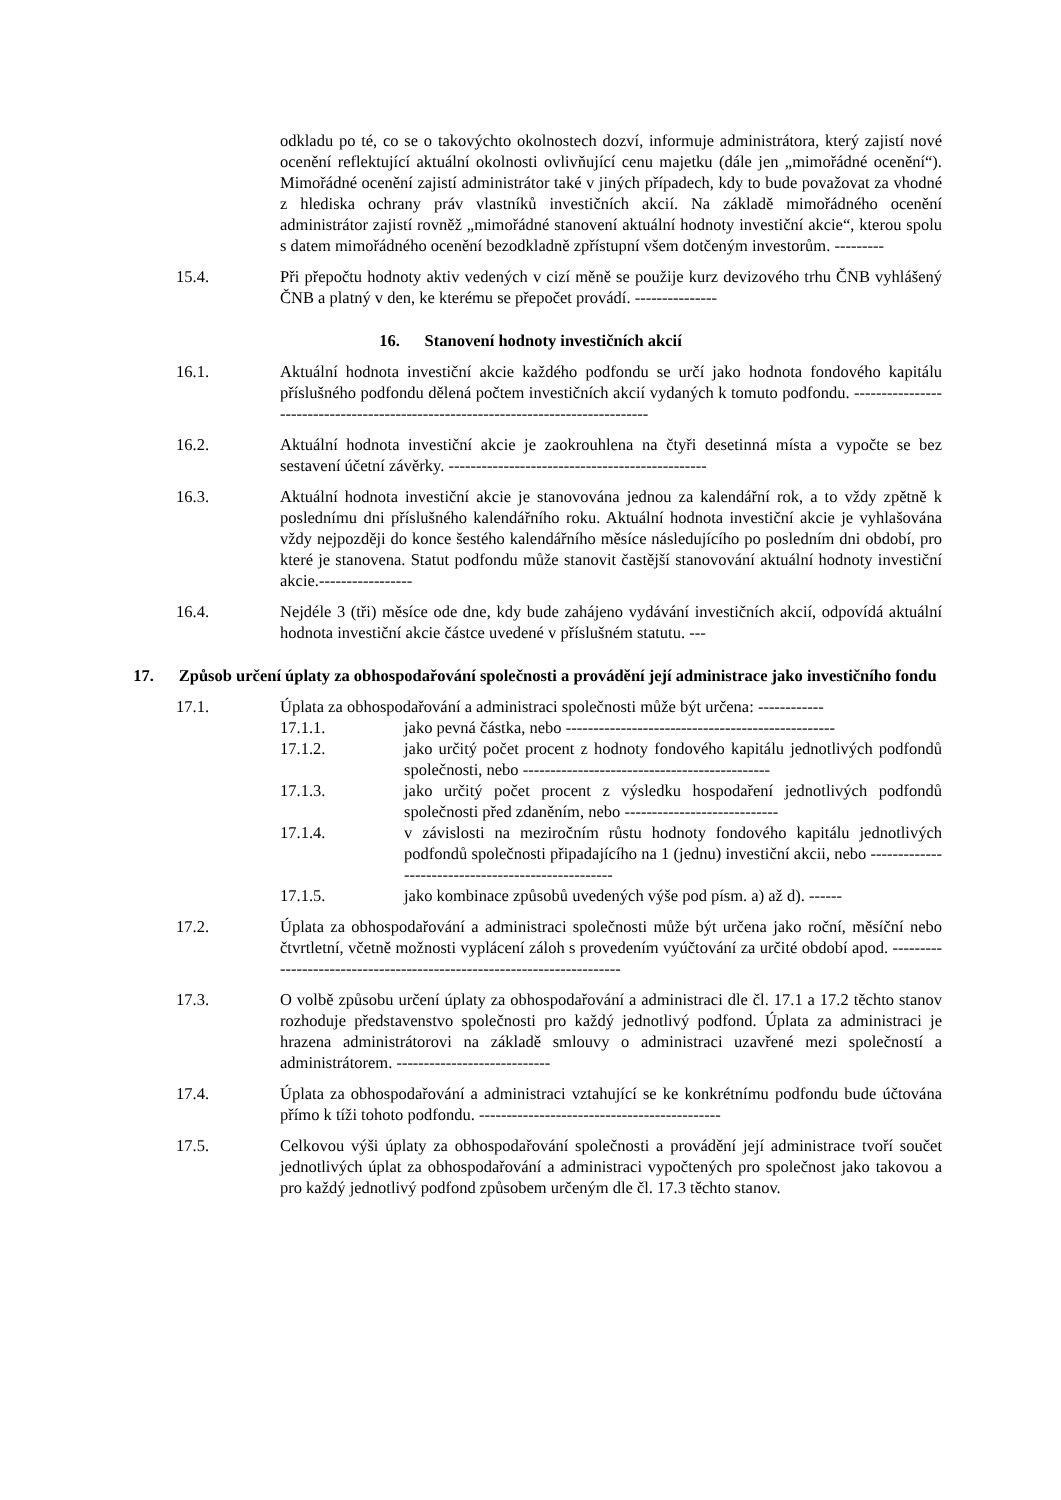odkladu po té, co se o takovýchto okolnostech dozví, informuje administrátora, který zajistí nové ocenění reflektující aktuální okolnosti ovlivňující cenu majetku (dále jen „mimořádné ocenění“). Mimořádné ocenění zajistí administrátor také v jiných případech, kdy to bude považovat za vhodné z hlediska ochrany práv vlastníků investičních akcií. Na základě mimořádného ocenění administrátor zajistí rovněž „mimořádné stanovení aktuální hodnoty investiční akcie“, kterou spolu s datem mimořádného ocenění bezodkladně zpřístupní všem dotčeným investorům. ---------
15.4. Při přepočtu hodnoty aktiv vedených v cizí měně se použije kurz devizového trhu ČNB vyhlášený ČNB a platný v den, ke kterému se přepočet provádí. ---------------
16. Stanovení hodnoty investičních akcií
16.1. Aktuální hodnota investiční akcie každého podfondu se určí jako hodnota fondového kapitálu příslušného podfondu dělená počtem investičních akcií vydaných k tomuto podfondu. -----------------------------------------------------------------------------------
16.2. Aktuální hodnota investiční akcie je zaokrouhlena na čtyři desetinná místa a vypočte se bez sestavení účetní závěrky. -----------------------------------------------
16.3. Aktuální hodnota investiční akcie je stanovována jednou za kalendářní rok, a to vždy zpětně k poslednímu dni příslušného kalendářního roku. Aktuální hodnota investiční akcie je vyhlašována vždy nejpozději do konce šestého kalendářního měsíce následujícího po posledním dni období, pro které je stanovena. Statut podfondu může stanovit častější stanovování aktuální hodnoty investiční akcie.-----------------
16.4. Nejdéle 3 (tři) měsíce ode dne, kdy bude zahájeno vydávání investičních akcií, odpovídá aktuální hodnota investiční akcie částce uvedené v příslušném statutu. ---
17. Způsob určení úplaty za obhospodařování společnosti a provádění její administrace jako investičního fondu
17.1. Úplata za obhospodařování a administraci společnosti může být určena: ------------
17.1.1. jako pevná částka, nebo -------------------------------------------------
17.1.2. jako určitý počet procent z hodnoty fondového kapitálu jednotlivých podfondů společnosti, nebo ---------------------------------------------
17.1.3. jako určitý počet procent z výsledku hospodaření jednotlivých podfondů společnosti před zdaněním, nebo ----------------------------
17.1.4. v závislosti na meziročním růstu hodnoty fondového kapitálu jednotlivých podfondů společnosti připadajícího na 1 (jednu) investiční akcii, nebo ---------------------------------------------------
17.1.5. jako kombinace způsobů uvedených výše pod písm. a) až d). ------
17.2. Úplata za obhospodařování a administraci společnosti může být určena jako roční, měsíční nebo čtvrtletní, včetně možnosti vyplácení záloh s provedením vyúčtování za určité období apod. -----------------------------------------------------------------------
17.3. O volbě způsobu určení úplaty za obhospodařování a administraci dle čl. 17.1 a 17.2 těchto stanov rozhoduje představenstvo společnosti pro každý jednotlivý podfond. Úplata za administraci je hrazena administrátorovi na základě smlouvy o administraci uzavřené mezi společností a administrátorem. ----------------------------
17.4. Úplata za obhospodařování a administraci vztahující se ke konkrétnímu podfondu bude účtována přímo k tíži tohoto podfondu. --------------------------------------------
17.5. Celkovou výši úplaty za obhospodařování společnosti a provádění její administrace tvoří součet jednotlivých úplat za obhospodařování a administraci vypočtených pro společnost jako takovou a pro každý jednotlivý podfond způsobem určeným dle čl. 17.3 těchto stanov.